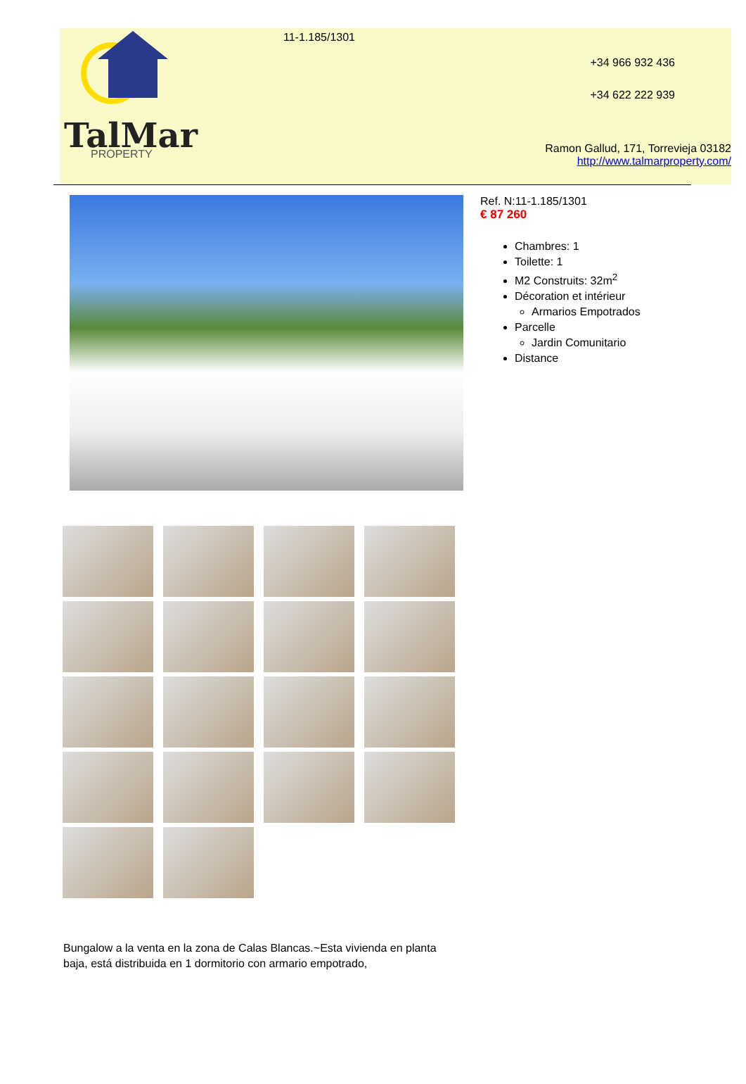TalMar
PROPERTY
11-1.185/1301
+34 966 932 436
+34 622 222 939
Ramon Gallud, 171, Torrevieja 03182
http://www.talmarproperty.com/
Ref. N:11-1.185/1301
€ 87 260
Chambres: 1
Toilette: 1
M2 Construits: 32m<sup>2</sup>
Décoration et intérieur
Armarios Empotrados
Parcelle
Jardin Comunitario
Distance
Bungalow a la venta en la zona de Calas Blancas.~Esta vivienda en planta baja, está distribuida en 1 dormitorio con armario empotrado,